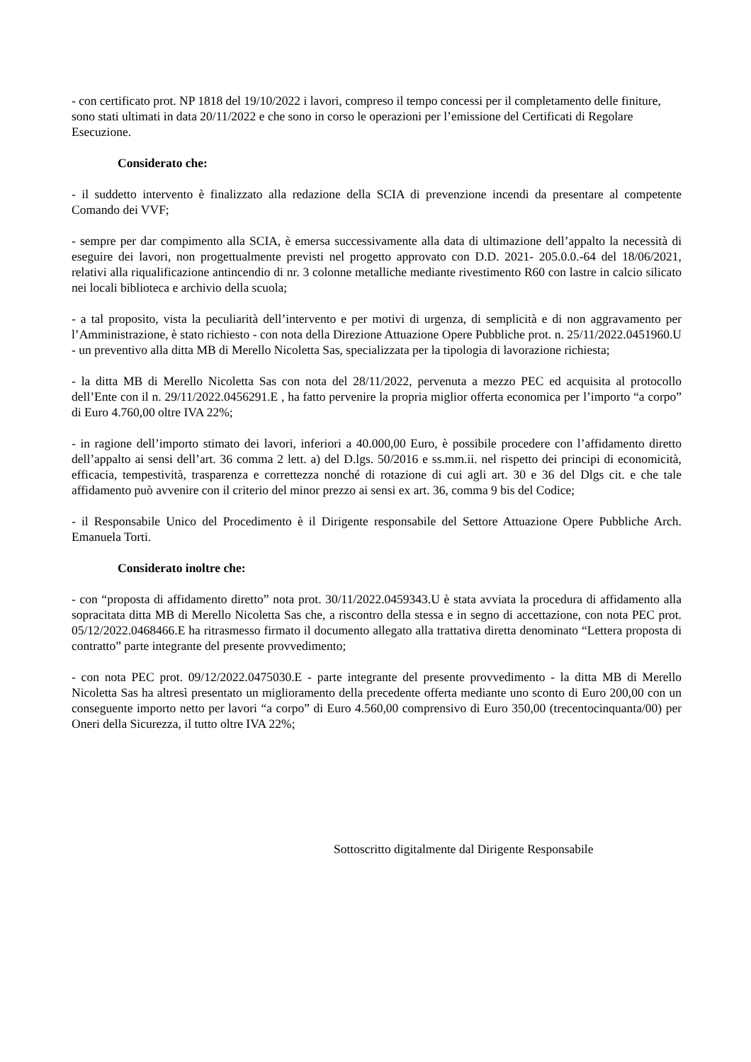- con certificato prot. NP 1818 del 19/10/2022 i lavori, compreso il tempo concessi per il completamento delle finiture, sono stati ultimati in data 20/11/2022 e che sono in corso le operazioni per l’emissione del Certificati di Regolare Esecuzione.
Considerato che:
- il suddetto intervento è finalizzato alla redazione della SCIA di prevenzione incendi da presentare al competente Comando dei VVF;
- sempre per dar compimento alla SCIA, è emersa successivamente alla data di ultimazione dell’appalto la necessità di eseguire dei lavori, non progettualmente previsti nel progetto approvato con D.D. 2021- 205.0.0.-64 del 18/06/2021, relativi alla riqualificazione antincendio di nr. 3 colonne metalliche mediante rivestimento R60 con lastre in calcio silicato nei locali biblioteca e archivio della scuola;
- a tal proposito, vista la peculiarità dell’intervento e per motivi di urgenza, di semplicità e di non aggravamento per l’Amministrazione, è stato richiesto - con nota della Direzione Attuazione Opere Pubbliche prot. n. 25/11/2022.0451960.U - un preventivo alla ditta MB di Merello Nicoletta Sas, specializzata per la tipologia di lavorazione richiesta;
- la ditta MB di Merello Nicoletta Sas con nota del 28/11/2022, pervenuta a mezzo PEC ed acquisita al protocollo dell’Ente con il n. 29/11/2022.0456291.E , ha fatto pervenire la propria miglior offerta economica per l’importo “a corpo” di Euro 4.760,00 oltre IVA 22%;
- in ragione dell’importo stimato dei lavori, inferiori a 40.000,00 Euro, è possibile procedere con l’affidamento diretto dell’appalto ai sensi dell’art. 36 comma 2 lett. a) del D.lgs. 50/2016 e ss.mm.ii. nel rispetto dei principi di economicità, efficacia, tempestività, trasparenza e correttezza nonché di rotazione di cui agli art. 30 e 36 del Dlgs cit. e che tale affidamento può avvenire con il criterio del minor prezzo ai sensi ex art. 36, comma 9 bis del Codice;
- il Responsabile Unico del Procedimento è il Dirigente responsabile del Settore Attuazione Opere Pubbliche Arch. Emanuela Torti.
Considerato inoltre che:
- con “proposta di affidamento diretto” nota prot. 30/11/2022.0459343.U è stata avviata la procedura di affidamento alla sopracitata ditta MB di Merello Nicoletta Sas che, a riscontro della stessa e in segno di accettazione, con nota PEC prot. 05/12/2022.0468466.E ha ritrasmesso firmato il documento allegato alla trattativa diretta denominato “Lettera proposta di contratto” parte integrante del presente provvedimento;
- con nota PEC prot. 09/12/2022.0475030.E - parte integrante del presente provvedimento - la ditta MB di Merello Nicoletta Sas ha altresì presentato un miglioramento della precedente offerta mediante uno sconto di Euro 200,00 con un conseguente importo netto per lavori “a corpo” di Euro 4.560,00 comprensivo di Euro 350,00 (trecentocinquanta/00) per Oneri della Sicurezza, il tutto oltre IVA 22%;
Sottoscritto digitalmente dal Dirigente Responsabile